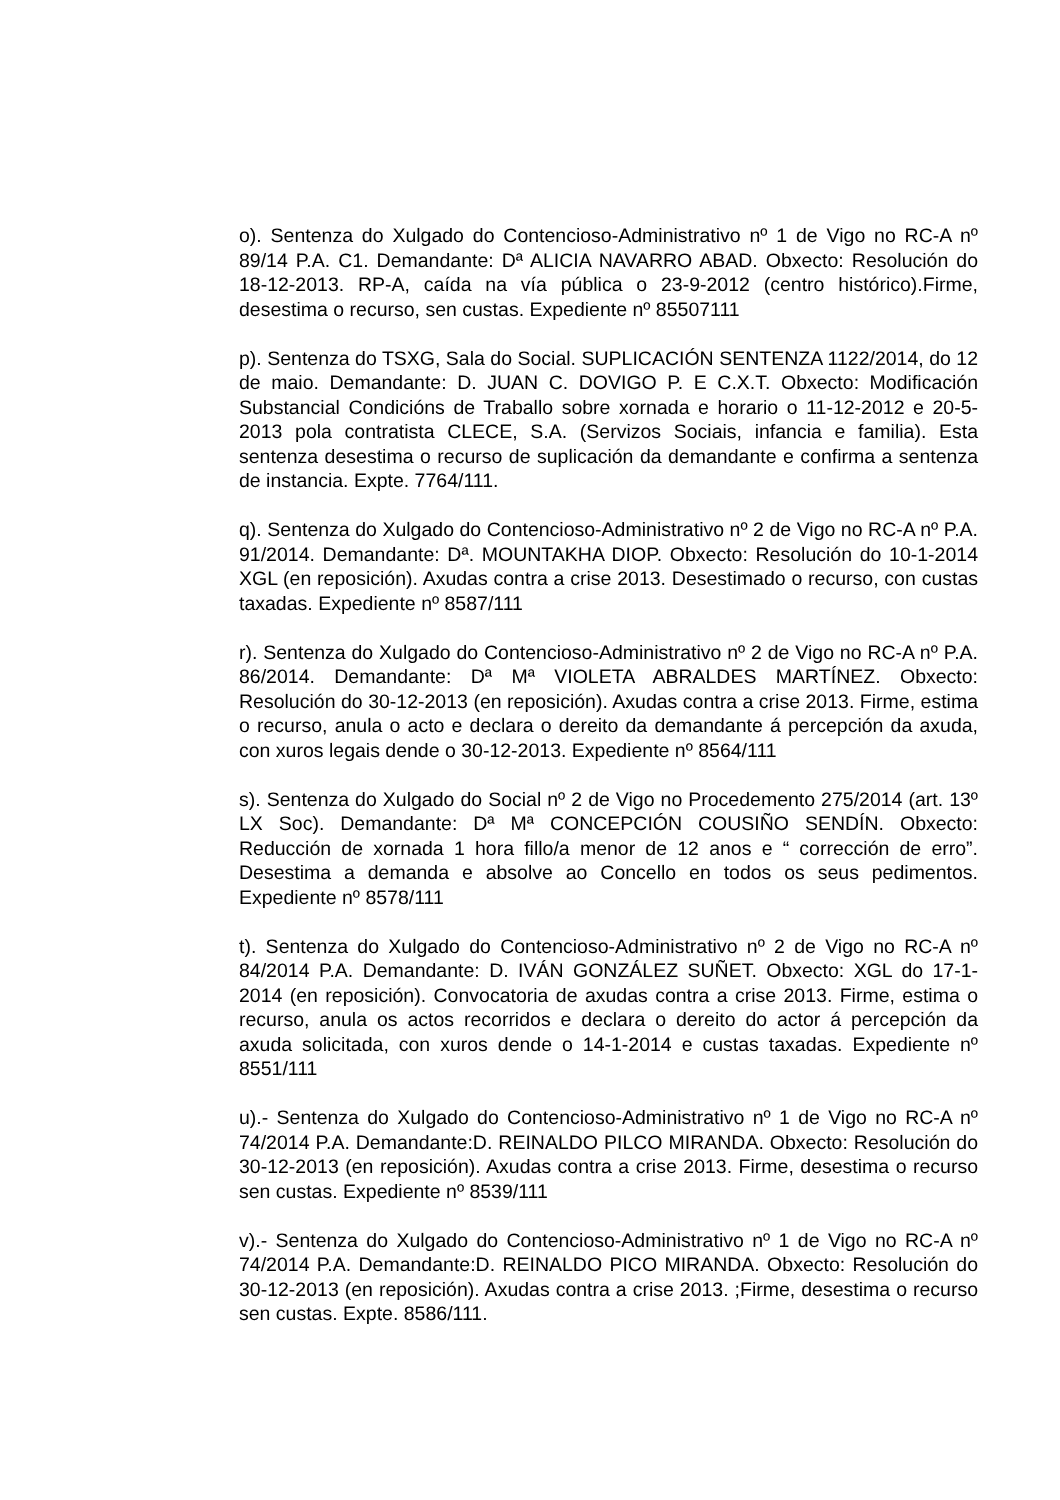o). Sentenza do Xulgado do Contencioso-Administrativo nº 1 de Vigo no RC-A nº 89/14 P.A. C1. Demandante: Dª ALICIA NAVARRO ABAD. Obxecto: Resolución do 18-12-2013. RP-A, caída na vía pública o 23-9-2012 (centro histórico).Firme, desestima o recurso, sen custas. Expediente nº 85507111
p). Sentenza do TSXG, Sala do Social. SUPLICACIÓN SENTENZA 1122/2014, do 12 de maio. Demandante: D. JUAN C. DOVIGO P. E C.X.T. Obxecto: Modificación Substancial Condicións de Traballo sobre xornada e horario o 11-12-2012 e 20-5-2013 pola contratista CLECE, S.A. (Servizos Sociais, infancia e familia). Esta sentenza desestima o recurso de suplicación da demandante e confirma a sentenza de instancia. Expte. 7764/111.
q). Sentenza do Xulgado do Contencioso-Administrativo nº 2 de Vigo no RC-A nº P.A. 91/2014. Demandante: Dª. MOUNTAKHA DIOP. Obxecto: Resolución do 10-1-2014 XGL (en reposición). Axudas contra a crise 2013. Desestimado o recurso, con custas taxadas. Expediente nº 8587/111
r). Sentenza do Xulgado do Contencioso-Administrativo nº 2 de Vigo no RC-A nº P.A. 86/2014. Demandante: Dª Mª VIOLETA ABRALDES MARTÍNEZ. Obxecto: Resolución do 30-12-2013 (en reposición). Axudas contra a crise 2013. Firme, estima o recurso, anula o acto e declara o dereito da demandante á percepción da axuda, con xuros legais dende o 30-12-2013. Expediente nº 8564/111
s). Sentenza do Xulgado do Social nº 2 de Vigo no Procedemento 275/2014 (art. 13º LX Soc). Demandante: Dª Mª CONCEPCIÓN COUSIÑO SENDÍN. Obxecto: Reducción de xornada 1 hora fillo/a menor de 12 anos e “ corrección de erro”. Desestima a demanda e absolve ao Concello en todos os seus pedimentos. Expediente nº 8578/111
t). Sentenza do Xulgado do Contencioso-Administrativo nº 2 de Vigo no RC-A nº 84/2014 P.A. Demandante: D. IVÁN GONZÁLEZ SUÑET. Obxecto: XGL do 17-1-2014 (en reposición). Convocatoria de axudas contra a crise 2013. Firme, estima o recurso, anula os actos recorridos e declara o dereito do actor á percepción da axuda solicitada, con xuros dende o 14-1-2014 e custas taxadas. Expediente nº 8551/111
u).- Sentenza do Xulgado do Contencioso-Administrativo nº 1 de Vigo no RC-A nº 74/2014 P.A. Demandante:D. REINALDO PILCO MIRANDA. Obxecto: Resolución do 30-12-2013 (en reposición). Axudas contra a crise 2013. Firme, desestima o recurso sen custas. Expediente nº 8539/111
v).- Sentenza do Xulgado do Contencioso-Administrativo nº 1 de Vigo no RC-A nº 74/2014 P.A. Demandante:D. REINALDO PICO MIRANDA. Obxecto: Resolución do 30-12-2013 (en reposición). Axudas contra a crise 2013. ;Firme, desestima o recurso sen custas. Expte. 8586/111.